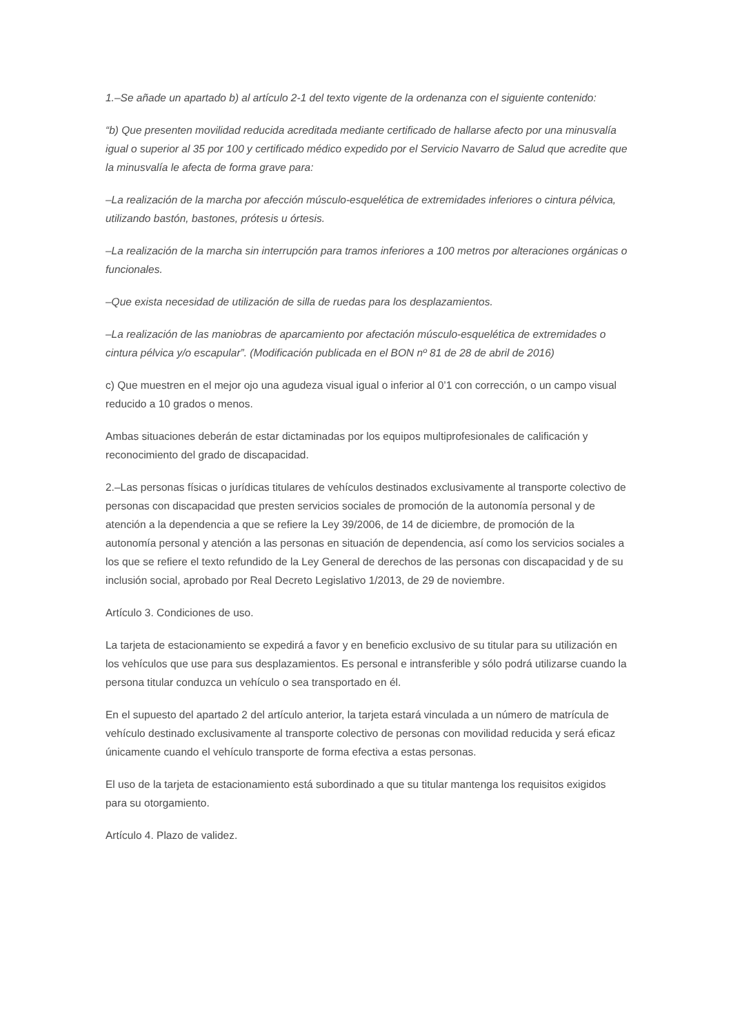1.–Se añade un apartado b) al artículo 2-1 del texto vigente de la ordenanza con el siguiente contenido:
“b) Que presenten movilidad reducida acreditada mediante certificado de hallarse afecto por una minusvalía igual o superior al 35 por 100 y certificado médico expedido por el Servicio Navarro de Salud que acredite que la minusvalía le afecta de forma grave para:
–La realización de la marcha por afección músculo-esquelética de extremidades inferiores o cintura pélvica, utilizando bastón, bastones, prótesis u órtesis.
–La realización de la marcha sin interrupción para tramos inferiores a 100 metros por alteraciones orgánicas o funcionales.
–Que exista necesidad de utilización de silla de ruedas para los desplazamientos.
–La realización de las maniobras de aparcamiento por afectación músculo-esquelética de extremidades o cintura pélvica y/o escapular”. (Modificación publicada en el BON nº 81 de 28 de abril de 2016)
c) Que muestren en el mejor ojo una agudeza visual igual o inferior al 0’1 con corrección, o un campo visual reducido a 10 grados o menos.
Ambas situaciones deberán de estar dictaminadas por los equipos multiprofesionales de calificación y reconocimiento del grado de discapacidad.
2.–Las personas físicas o jurídicas titulares de vehículos destinados exclusivamente al transporte colectivo de personas con discapacidad que presten servicios sociales de promoción de la autonomía personal y de atención a la dependencia a que se refiere la Ley 39/2006, de 14 de diciembre, de promoción de la autonomía personal y atención a las personas en situación de dependencia, así como los servicios sociales a los que se refiere el texto refundido de la Ley General de derechos de las personas con discapacidad y de su inclusión social, aprobado por Real Decreto Legislativo 1/2013, de 29 de noviembre.
Artículo 3. Condiciones de uso.
La tarjeta de estacionamiento se expedirá a favor y en beneficio exclusivo de su titular para su utilización en los vehículos que use para sus desplazamientos. Es personal e intransferible y sólo podrá utilizarse cuando la persona titular conduzca un vehículo o sea transportado en él.
En el supuesto del apartado 2 del artículo anterior, la tarjeta estará vinculada a un número de matrícula de vehículo destinado exclusivamente al transporte colectivo de personas con movilidad reducida y será eficaz únicamente cuando el vehículo transporte de forma efectiva a estas personas.
El uso de la tarjeta de estacionamiento está subordinado a que su titular mantenga los requisitos exigidos para su otorgamiento.
Artículo 4. Plazo de validez.